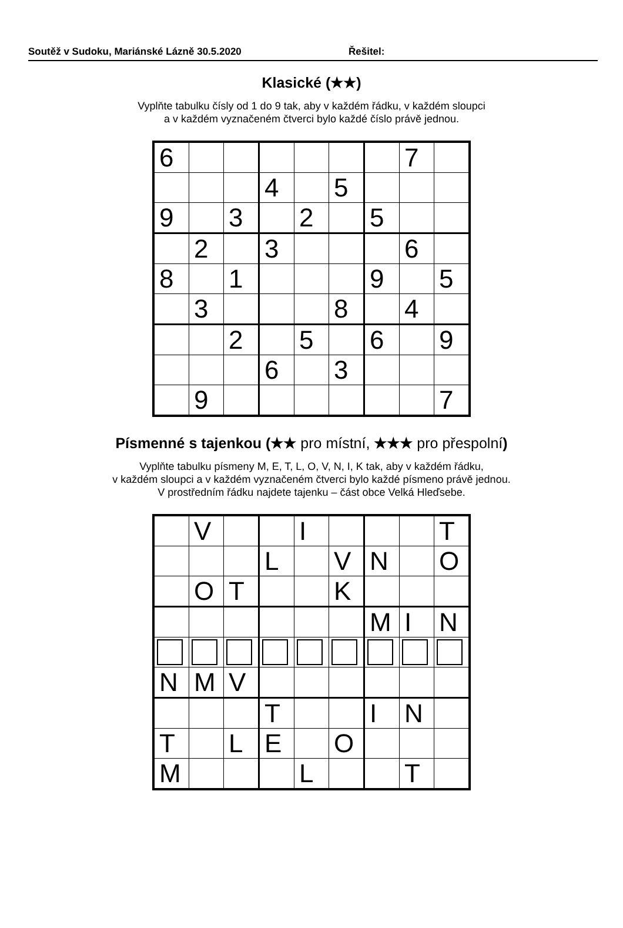Soutěž v Sudoku, Mariánské Lázně 30.5.2020 Řešitel:
Klasické (★★)
Vyplňte tabulku čísly od 1 do 9 tak, aby v každém řádku, v každém sloupci
a v každém vyznačeném čtverci bylo každé číslo právě jednou.
| 6 | | | | | | | 7 | |
| | | | 4 | | 5 | | | |
| 9 | | 3 | | 2 | | 5 | | |
| | 2 | | 3 | | | | 6 | |
| 8 | | 1 | | | | 9 | | 5 |
| | 3 | | | | 8 | | 4 | |
| | | 2 | | 5 | | 6 | | 9 |
| | | | 6 | | 3 | | | |
| | 9 | | | | | | | 7 |
Písmenné s tajenkou (★★ pro místní, ★★★ pro přespolní)
Vyplňte tabulku písmeny M, E, T, L, O, V, N, I, K tak, aby v každém řádku,
v každém sloupci a v každém vyznačeném čtverci bylo každé písmeno právě jednou.
V prostředním řádku najdete tajenku – část obce Velká Hleďsebe.
| | V | | | I | | | | T |
| | | | L | | V | N | | O |
| | O | T | | | K | | | |
| | | | | | | M | I | N |
| N | M | V | | | | | | |
| | | | T | | | I | N | |
| T | | L | E | | O | | | |
| M | | | | L | | | T | |